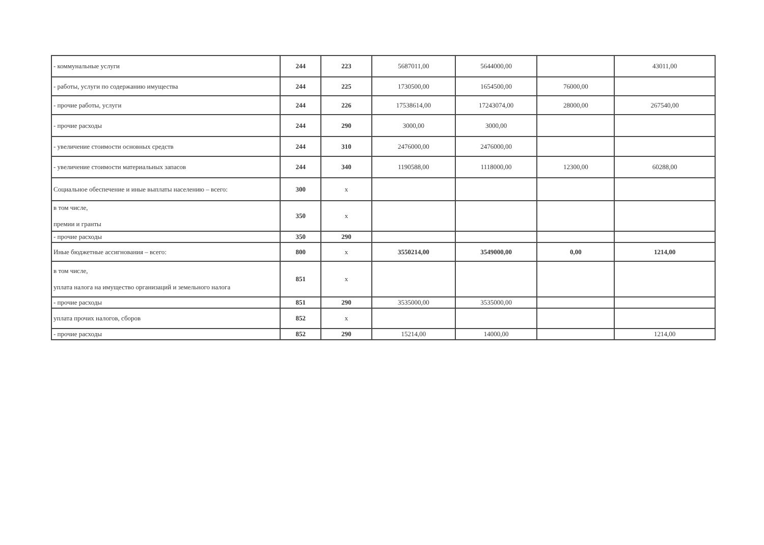| - коммунальные услуги | 244 | 223 | 5687011,00 | 5644000,00 | | 43011,00 |
| - работы, услуги по содержанию имущества | 244 | 225 | 1730500,00 | 1654500,00 | 76000,00 | |
| - прочие работы, услуги | 244 | 226 | 17538614,00 | 17243074,00 | 28000,00 | 267540,00 |
| - прочие расходы | 244 | 290 | 3000,00 | 3000,00 | | |
| - увеличение стоимости основных средств | 244 | 310 | 2476000,00 | 2476000,00 | | |
| - увеличение стоимости материальных запасов | 244 | 340 | 1190588,00 | 1118000,00 | 12300,00 | 60288,00 |
| Социальное обеспечение и иные выплаты населению – всего: | 300 | x | | | | |
| в том числе, премии и гранты | 350 | x | | | | |
| - прочие расходы | 350 | 290 | | | | |
| Иные бюджетные ассигнования – всего: | 800 | x | 3550214,00 | 3549000,00 | 0,00 | 1214,00 |
| в том числе, уплата налога на имущество организаций и земельного налога | 851 | x | | | | |
| - прочие расходы | 851 | 290 | 3535000,00 | 3535000,00 | | |
| уплата прочих налогов, сборов | 852 | x | | | | |
| - прочие расходы | 852 | 290 | 15214,00 | 14000,00 | | 1214,00 |